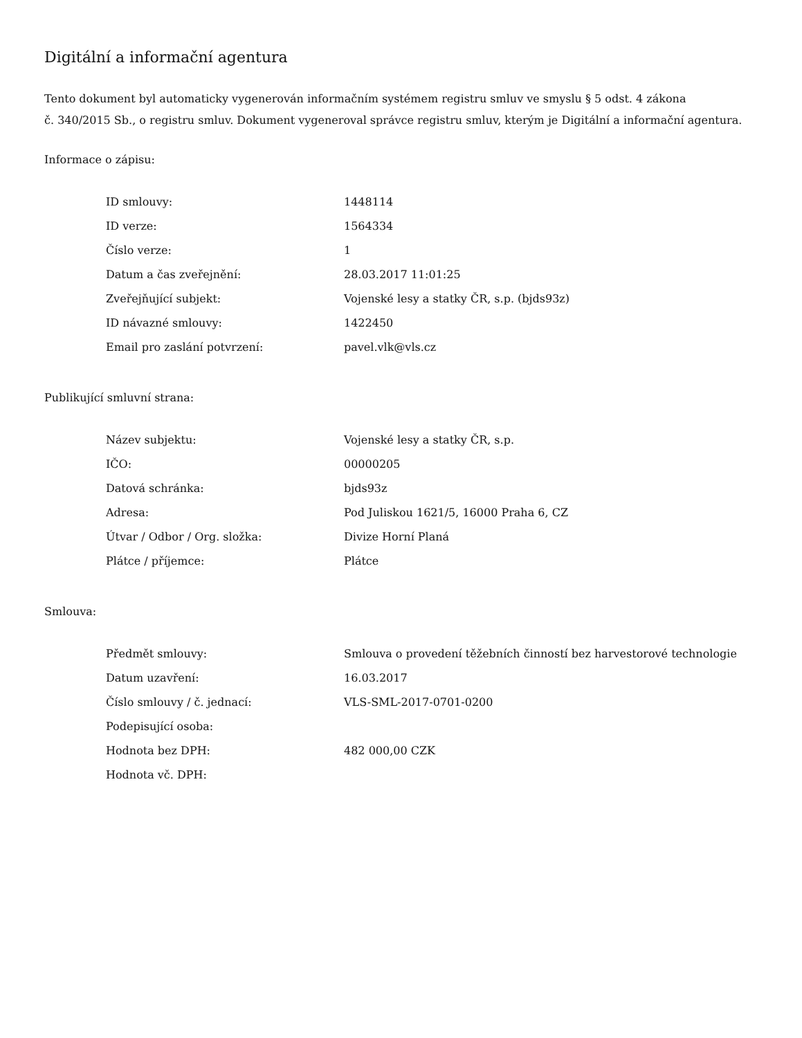Digitální a informační agentura
Tento dokument byl automaticky vygenerován informačním systémem registru smluv ve smyslu § 5 odst. 4 zákona
č. 340/2015 Sb., o registru smluv. Dokument vygeneroval správce registru smluv, kterým je Digitální a informační agentura.
Informace o zápisu:
| ID smlouvy: | 1448114 |
| ID verze: | 1564334 |
| Číslo verze: | 1 |
| Datum a čas zveřejnění: | 28.03.2017 11:01:25 |
| Zveřejňující subjekt: | Vojenské lesy a statky ČR, s.p. (bjds93z) |
| ID návazné smlouvy: | 1422450 |
| Email pro zaslání potvrzení: | pavel.vlk@vls.cz |
Publikující smluvní strana:
| Název subjektu: | Vojenské lesy a statky ČR, s.p. |
| IČO: | 00000205 |
| Datová schránka: | bjds93z |
| Adresa: | Pod Juliskou 1621/5, 16000 Praha 6, CZ |
| Útvar / Odbor / Org. složka: | Divize Horní Planá |
| Plátce / příjemce: | Plátce |
Smlouva:
| Předmět smlouvy: | Smlouva o provedení těžebních činností bez harvestorové technologie |
| Datum uzavření: | 16.03.2017 |
| Číslo smlouvy / č. jednací: | VLS-SML-2017-0701-0200 |
| Podepisující osoba: | |
| Hodnota bez DPH: | 482 000,00 CZK |
| Hodnota vč. DPH: | |